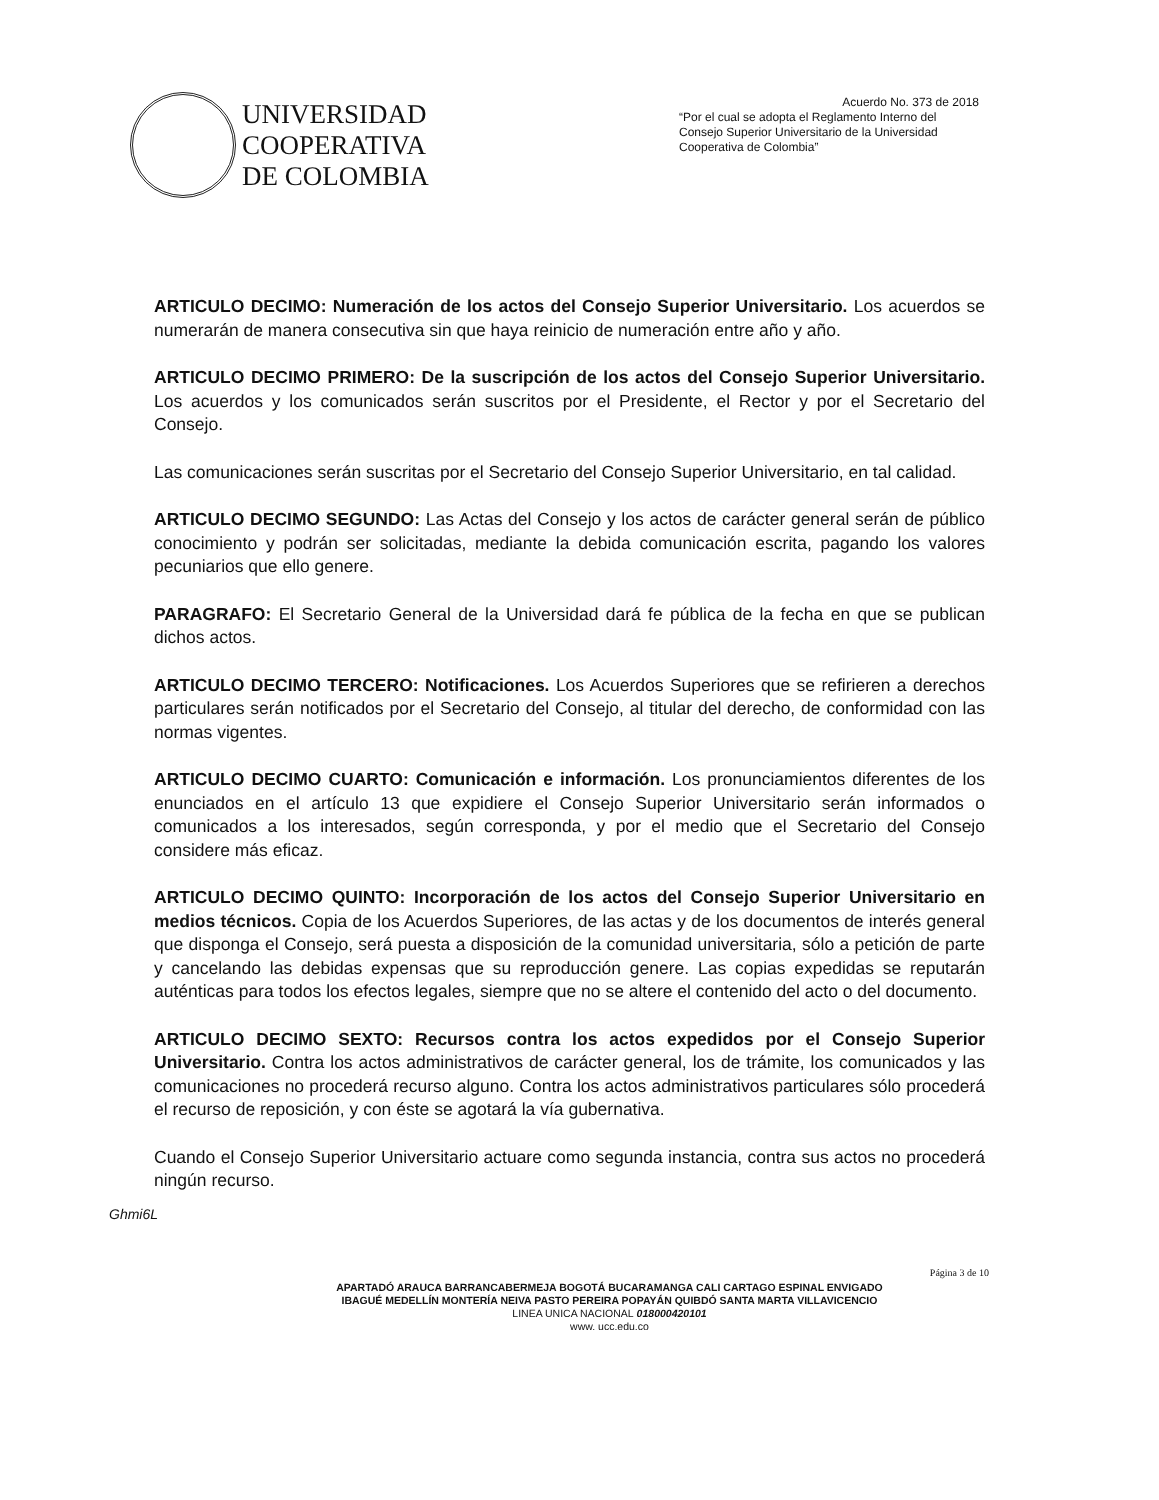UNIVERSIDAD
COOPERATIVA
DE COLOMBIA
Acuerdo No. 373 de 2018
“Por el cual se adopta el Reglamento Interno del Consejo Superior Universitario de la Universidad Cooperativa de Colombia”
ARTICULO DECIMO: Numeración de los actos del Consejo Superior Universitario. Los acuerdos se numerarán de manera consecutiva sin que haya reinicio de numeración entre año y año.
ARTICULO DECIMO PRIMERO: De la suscripción de los actos del Consejo Superior Universitario. Los acuerdos y los comunicados serán suscritos por el Presidente, el Rector y por el Secretario del Consejo.
Las comunicaciones serán suscritas por el Secretario del Consejo Superior Universitario, en tal calidad.
ARTICULO DECIMO SEGUNDO: Las Actas del Consejo y los actos de carácter general serán de público conocimiento y podrán ser solicitadas, mediante la debida comunicación escrita, pagando los valores pecuniarios que ello genere.
PARAGRAFO: El Secretario General de la Universidad dará fe pública de la fecha en que se publican dichos actos.
ARTICULO DECIMO TERCERO: Notificaciones. Los Acuerdos Superiores que se refirieren a derechos particulares serán notificados por el Secretario del Consejo, al titular del derecho, de conformidad con las normas vigentes.
ARTICULO DECIMO CUARTO: Comunicación e información. Los pronunciamientos diferentes de los enunciados en el artículo 13 que expidiere el Consejo Superior Universitario serán informados o comunicados a los interesados, según corresponda, y por el medio que el Secretario del Consejo considere más eficaz.
ARTICULO DECIMO QUINTO: Incorporación de los actos del Consejo Superior Universitario en medios técnicos. Copia de los Acuerdos Superiores, de las actas y de los documentos de interés general que disponga el Consejo, será puesta a disposición de la comunidad universitaria, sólo a petición de parte y cancelando las debidas expensas que su reproducción genere. Las copias expedidas se reputarán auténticas para todos los efectos legales, siempre que no se altere el contenido del acto o del documento.
ARTICULO DECIMO SEXTO: Recursos contra los actos expedidos por el Consejo Superior Universitario. Contra los actos administrativos de carácter general, los de trámite, los comunicados y las comunicaciones no procederá recurso alguno. Contra los actos administrativos particulares sólo procederá el recurso de reposición, y con éste se agotará la vía gubernativa.
Cuando el Consejo Superior Universitario actuare como segunda instancia, contra sus actos no procederá ningún recurso.
Ghmi6L
APARTADÓ ARAUCA BARRANCABERMEJA BOGOTÁ BUCARAMANGA CALI CARTAGO ESPINAL ENVIGADO
IBAGUÉ MEDELLÍN MONTERÍA NEIVA PASTO PEREIRA POPAYÁN QUIBDÓ SANTA MARTA VILLAVICENCIO
LINEA UNICA NACIONAL 018000420101
www. ucc.edu.co
Página 3 de 10